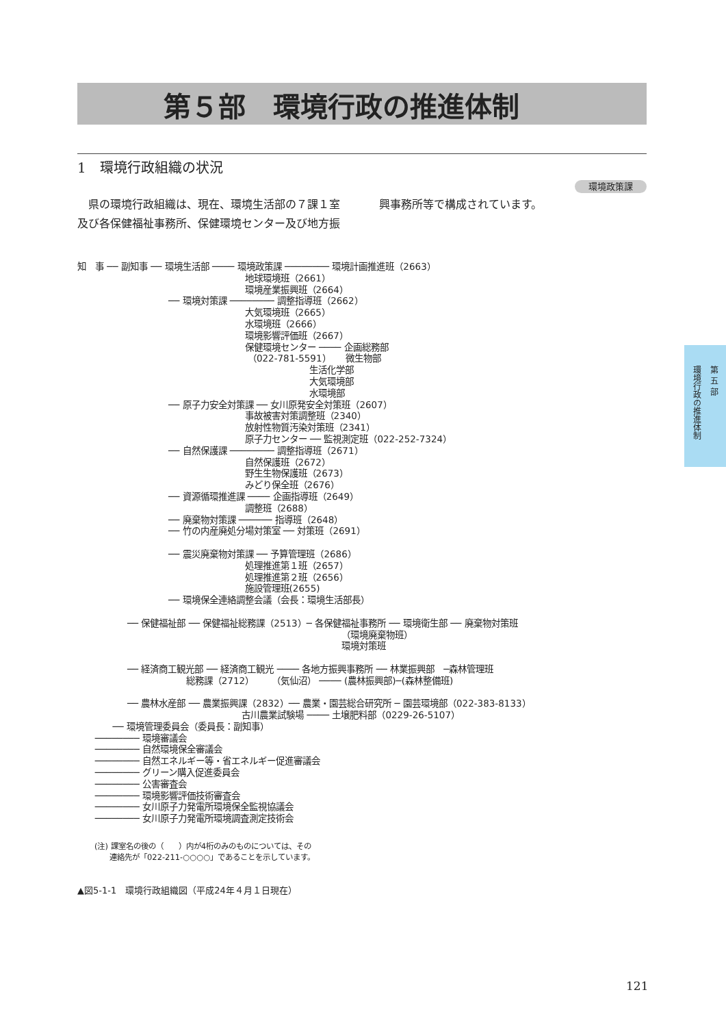第５部　環境行政の推進体制
1　環境行政組織の状況
環境政策課
　県の環境行政組織は、現在、環境生活部の７課１室及び各保健福祉事務所、保健環境センター及び地方振興事務所等で構成されています。
知　事 ── 副知事 ── 環境生活部 ──── 環境政策課 ──────── 環境計画推進班（2663）
地球環境班（2661）
環境産業振興班（2664）
── 環境対策課 ──────── 調整指導班（2662）
大気環境班（2665）
水環境班（2666）
環境影響評価班（2667）
保健環境センター ──── 企画総務部
（022-781-5591） 微生物部
生活化学部
大気環境部
水環境部
── 原子力安全対策課 ── 女川原発安全対策班（2607）
事故被害対策調整班（2340）
放射性物質汚染対策班（2341）
原子力センター ── 監視測定班（022-252-7324）
── 自然保護課 ──────── 調整指導班（2671）
自然保護班（2672）
野生生物保護班（2673）
みどり保全班（2676）
── 資源循環推進課 ──── 企画指導班（2649）
調整班（2688）
── 廃棄物対策課 ────── 指導班（2648）
── 竹の内産廃処分場対策室 ── 対策班（2691）
── 震災廃棄物対策課 ── 予算管理班（2686）
処理推進第１班（2657）
処理推進第２班（2656）
施設管理班(2655)
── 環境保全連絡調整会議（会長：環境生活部長）
── 保健福祉部 ── 保健福祉総務課（2513）─ 各保健福祉事務所 ── 環境衛生部 ── 廃棄物対策班
（環境廃棄物班）
環境対策班
── 経済商工観光部 ── 経済商工観光 ──── 各地方振興事務所 ── 林業振興部　─森林管理班
総務課（2712） （気仙沼） ──── (農林振興部)─(森林整備班)
── 農林水産部 ── 農業振興課（2832）── 農業・園芸総合研究所 ─ 園芸環境部（022-383-8133）
古川農業試験場 ──── 土壌肥料部（0229-26-5107）
── 環境管理委員会（委員長：副知事）
──────── 環境審議会
──────── 自然環境保全審議会
──────── 自然エネルギー等・省エネルギー促進審議会
──────── グリーン購入促進委員会
──────── 公害審査会
──────── 環境影響評価技術審査会
──────── 女川原子力発電所環境保全監視協議会
──────── 女川原子力発電所環境調査測定技術会
(注) 課室名の後の（　　）内が4桁のみのものについては、その
　　連絡先が「022-211-○○○○」であることを示しています。
▲図5-1-1　環境行政組織図（平成24年４月１日現在）
第 五 部 環境行政の推進体制
121